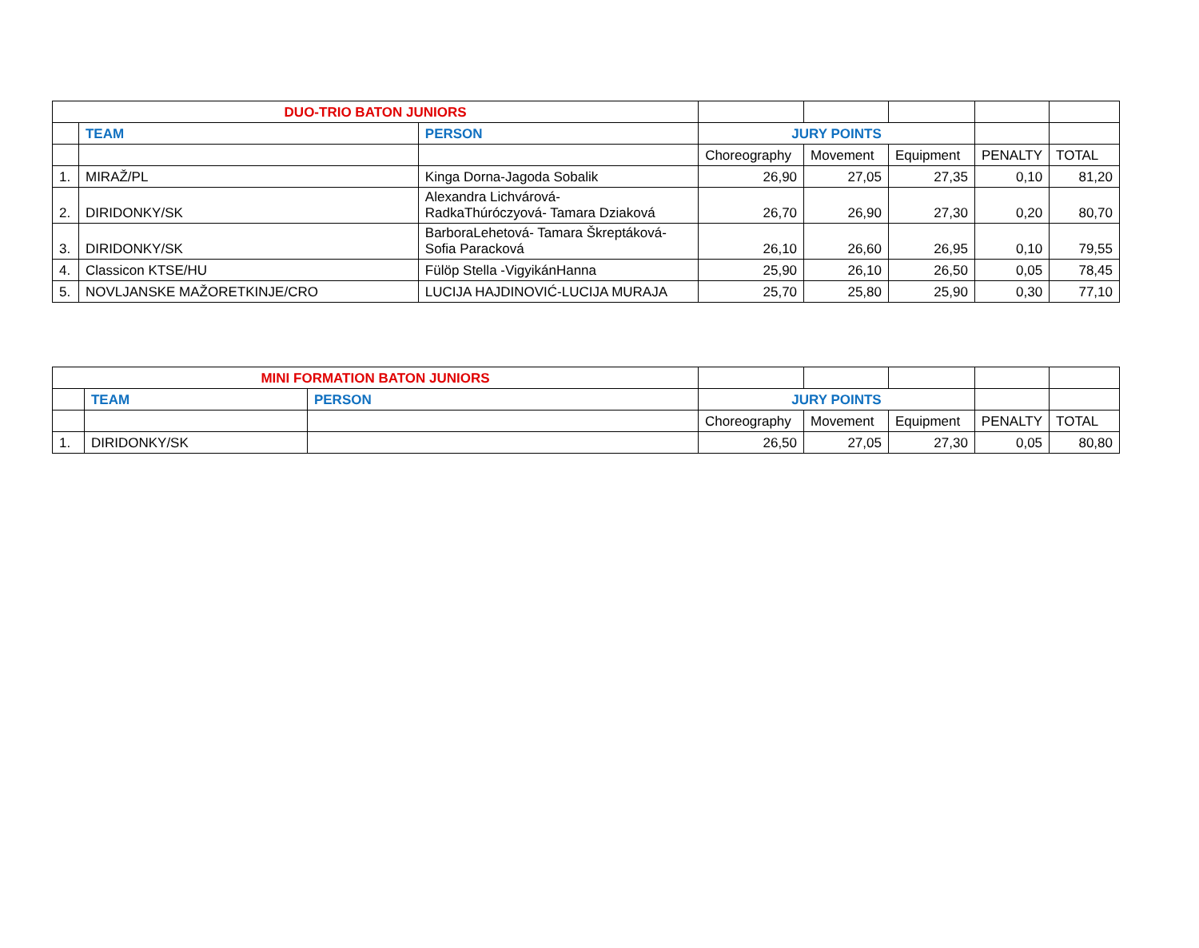| DUO-TRIO BATON JUNIORS | | | | | | | |
| | TEAM | PERSON | JURY POINTS | | | | |
| | | | Choreography | Movement | Equipment | PENALTY | TOTAL |
| 1. | MIRAŽ/PL | Kinga Dorna-Jagoda Sobalik | 26,90 | 27,05 | 27,35 | 0,10 | 81,20 |
| 2. | DIRIDONKY/SK | Alexandra Lichvárová- RadkaThúróczyová- Tamara Dziaková | 26,70 | 26,90 | 27,30 | 0,20 | 80,70 |
| 3. | DIRIDONKY/SK | BarboraLehetová- Tamara Škreptáková- Sofia Paracková | 26,10 | 26,60 | 26,95 | 0,10 | 79,55 |
| 4. | Classicon KTSE/HU | Fülöp Stella -VigyikánHanna | 25,90 | 26,10 | 26,50 | 0,05 | 78,45 |
| 5. | NOVLJANSKE MAŽORETKINJE/CRO | LUCIJA HAJDINOVIĆ-LUCIJA MURAJA | 25,70 | 25,80 | 25,90 | 0,30 | 77,10 |
| MINI FORMATION BATON JUNIORS | | | | | | | |
| | TEAM | PERSON | JURY POINTS | | | | |
| | | | Choreography | Movement | Equipment | PENALTY | TOTAL |
| 1. | DIRIDONKY/SK | | 26,50 | 27,05 | 27,30 | 0,05 | 80,80 |